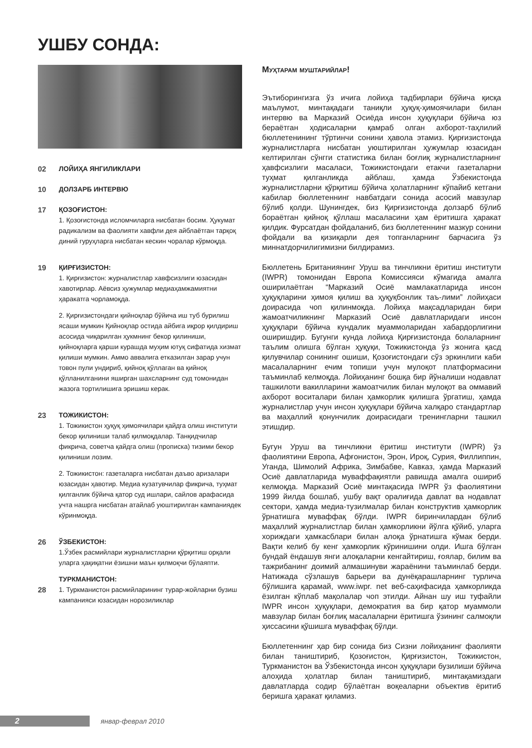УШБУ СОНДА:
02 ЛОЙИҲА ЯНГИЛИКЛАРИ
10 ДОЛЗАРБ ИНТЕРВЮ
17 ҚОЗОҒИСТОН:
1. Қозоғистонда исломчиларга нисбатан босим. Ҳукумат радикализм ва фаолияти хавфли дея айблаётган тарқоқ диний гуруҳларга нисбатан кескин чоралар кўрмоқда.
19 ҚИРҒИЗИСТОН:
1. Қирғизистон: журналистлар хавфсизлиги юзасидан хавотирлар. Аёвсиз ҳужумлар медиаҳамжамиятни ҳаракатга чорламоқда.
2. Қирғизистондаги қийноқлар бўйича иш туб бурилиш ясаши мумкин Қийноқлар остида айбига иқрор қилдириш асосида чиқарилган ҳукмнинг бекор қилиниши, қийноқларга қарши курашда муҳим ютуқ сифатида хизмат қилиши мумкин. Аммо аввалига етказилган зарар учун товон пули ундириб, қийноқ қўллаган ва қийноқ қўлланилганини яширган шахсларнинг суд томонидан жазога тортилишига эришиш керак.
23 ТОЖИКИСТОН:
1. Тожикистон ҳуқуқ ҳимоячилари қайдга олиш институти бекор қилиниши талаб қилмоқдалар. Танқидчилар фикрича, советча қайдга олиш (прописка) тизими бекор қилиниши лозим.
2. Тожикистон: газеталарга нисбатан даъво аризалари юзасидан ҳавотир. Медиа кузатувчилар фикрича, туҳмат қилганлик бўйича қатор суд ишлари, сайлов арафасида учта нашрга нисбатан атайлаб уюштирилган кампаниядек кўринмоқда.
26 ЎЗБЕКИСТОН:
1.Ўзбек расмийлари журналистларни қўрқитиш орқали уларга ҳақиқатни ёзишни маън қилмоқчи бўлаяпти.
ТУРКМАНИСТОН:
28 1. Туркманистон расмийларининг турар-жойларни бузиш кампанияси юзасидан норозиликлар
Муҳтарам муштарийлар!
Эътиборингизга ўз ичига лойиҳа тадбирлари бўйича қисқа маълумот, минтақадаги таниқли ҳуқуқ-ҳимоячилари билан интервю ва Марказий Осиёда инсон ҳуқуқлари бўйича юз бераётган ҳодисаларни қамраб олган ахборот-таҳлилий бюллетенининг тўртинчи сонини ҳавола этамиз. Қирғизистонда журналистларга нисбатан уюштирилган ҳужумлар юзасидан келтирилган сўнгги статистика билан боғлиқ журналистларнинг ҳавфсизлиги масаласи, Тожикистондаги етакчи газеталарни туҳмат қилганликда айблаш, ҳамда Ўзбекистонда журналистларни қўрқитиш бўйича ҳолатларнинг кўпайиб кетгани кабилар бюллетеннинг навбатдаги сонида асосий мавзулар бўлиб қолди. Шунингдек, биз Қирғизистонда долзарб бўлиб бораётган қийноқ қўллаш масаласини ҳам ёритишга ҳаракат қилдик. Фурсатдан фойдаланиб, биз бюллетеннинг мазкур сонини фойдали ва қизиқарли дея топганларнинг барчасига ўз миннатдорчилигимизни билдирамиз.
Бюллетень Британиянинг Уруш ва тинчликни ёритиш институти (IWPR) томонидан Европа Комиссияси кўмагида амалга оширилаётган “Марказий Осиё мамлакатларида инсон ҳуқуқларини ҳимоя қилиш ва ҳуқуқбонлик таъ-лими” лойиҳаси доирасида чоп қилинмоқда. Лойиҳа мақсадларидан бири жамоатчиликнинг Марказий Осиё давлатларидаги инсон ҳуқуқлари бўйича кундалик муаммоларидан хабардорлигини оширишдир. Бугунги кунда лойиҳа Қирғизистонда болаларнинг таълим олишга бўлган ҳуқуқи, Тожикистонда ўз жонига қасд қилувчилар сонининг ошиши, Қозоғистондаги сўз эркинлиги каби масалаларнинг ечим топиши учун мулоқот платформасини таъминлаб келмоқда. Лойиҳанинг бошқа бир йўналиши нодавлат ташкилоти вакилларини жамоатчилик билан мулоқот ва оммавий ахборот воситалари билан ҳамкорлик қилишга ўргатиш, ҳамда журналистлар учун инсон ҳуқуқлари бўйича халқаро стандартлар ва маҳаллий қонунчилик доирасидаги тренингларни ташкил этишдир.
Бугун Уруш ва тинчликни ёритиш институти (IWPR) ўз фаолиятини Европа, Афғонистон, Эрон, Ироқ, Сурия, Филлиппин, Уганда, Шимолий Африка, Зимбабве, Кавказ, ҳамда Марказий Осиё давлатларида муваффақиятли равишда амалга ошириб келмоқда. Марказий Осиё минтақасида IWPR ўз фаолиятини 1999 йилда бошлаб, ушбу вақт оралиғида давлат ва нодавлат сектори, ҳамда медиа-тузилмалар билан конструктив ҳамкорлик ўрнатишга муваффақ бўлди. IWPR биринчилардан бўлиб маҳаллий журналистлар билан ҳамкорликни йўлга қўйиб, уларга хориждаги ҳамкасблари билан алоқа ўрнатишга кўмак берди. Вақти келиб бу кенг ҳамкорлик кўринишини олди. Ишга бўлган бундай ёндашув янги алоқаларни кенгайтириш, ғоялар, билим ва тажрибанинг доимий алмашинуви жараёнини таъминлаб берди. Натижада сўзлашув барьери ва дунёқарашларнинг турлича бўлишига қарамай, www.iwpr. net веб-саҳифасида ҳамкорликда ёзилган кўплаб мақолалар чоп этилди. Айнан шу иш туфайли IWPR инсон ҳуқуқлари, демократия ва бир қатор муаммоли мавзулар билан боғлиқ масалаларни ёритишга ўзининг салмоқли ҳиссасини қўшишга муваффақ бўлди.
Бюллетеннинг ҳар бир сонида биз Сизни лойиҳанинг фаолияти билан таништириб, Қозоғистон, Қирғизистон, Тожикистон, Туркманистон ва Ўзбекистонда инсон ҳуқуқлари бузилиши бўйича алоҳида ҳолатлар билан таништириб, минтақамиздаги давлатларда содир бўлаётган воқеаларни объектив ёритиб беришга ҳаракат қиламиз.
2
январ-феврал 2010